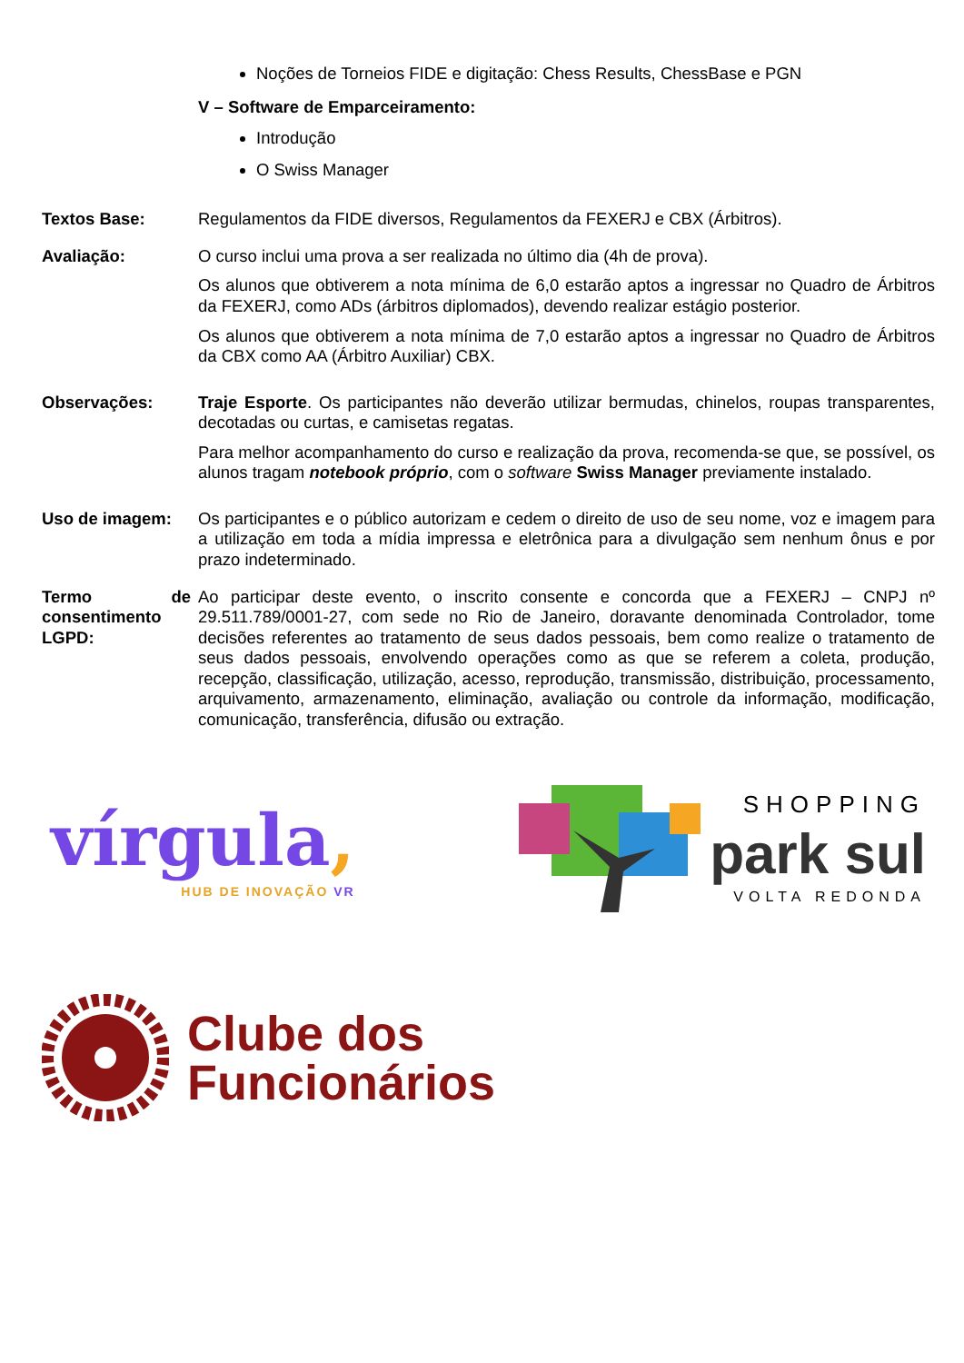Noções de Torneios FIDE e digitação: Chess Results, ChessBase e PGN
V – Software de Emparceiramento:
Introdução
O Swiss Manager
Textos Base: Regulamentos da FIDE diversos, Regulamentos da FEXERJ e CBX (Árbitros).
Avaliação: O curso inclui uma prova a ser realizada no último dia (4h de prova).
Os alunos que obtiverem a nota mínima de 6,0 estarão aptos a ingressar no Quadro de Árbitros da FEXERJ, como ADs (árbitros diplomados), devendo realizar estágio posterior.
Os alunos que obtiverem a nota mínima de 7,0 estarão aptos a ingressar no Quadro de Árbitros da CBX como AA (Árbitro Auxiliar) CBX.
Observações: Traje Esporte. Os participantes não deverão utilizar bermudas, chinelos, roupas transparentes, decotadas ou curtas, e camisetas regatas.
Para melhor acompanhamento do curso e realização da prova, recomenda-se que, se possível, os alunos tragam notebook próprio, com o software Swiss Manager previamente instalado.
Uso de imagem: Os participantes e o público autorizam e cedem o direito de uso de seu nome, voz e imagem para a utilização em toda a mídia impressa e eletrônica para a divulgação sem nenhum ônus e por prazo indeterminado.
Termo de consentimento LGPD:
Ao participar deste evento, o inscrito consente e concorda que a FEXERJ – CNPJ nº 29.511.789/0001-27, com sede no Rio de Janeiro, doravante denominada Controlador, tome decisões referentes ao tratamento de seus dados pessoais, bem como realize o tratamento de seus dados pessoais, envolvendo operações como as que se referem a coleta, produção, recepção, classificação, utilização, acesso, reprodução, transmissão, distribuição, processamento, arquivamento, armazenamento, eliminação, avaliação ou controle da informação, modificação, comunicação, transferência, difusão ou extração.
vírgula,
HUB DE INOVAÇÃO VR
SHOPPING
park sul
VOLTA REDONDA
Clube dos
Funcionários